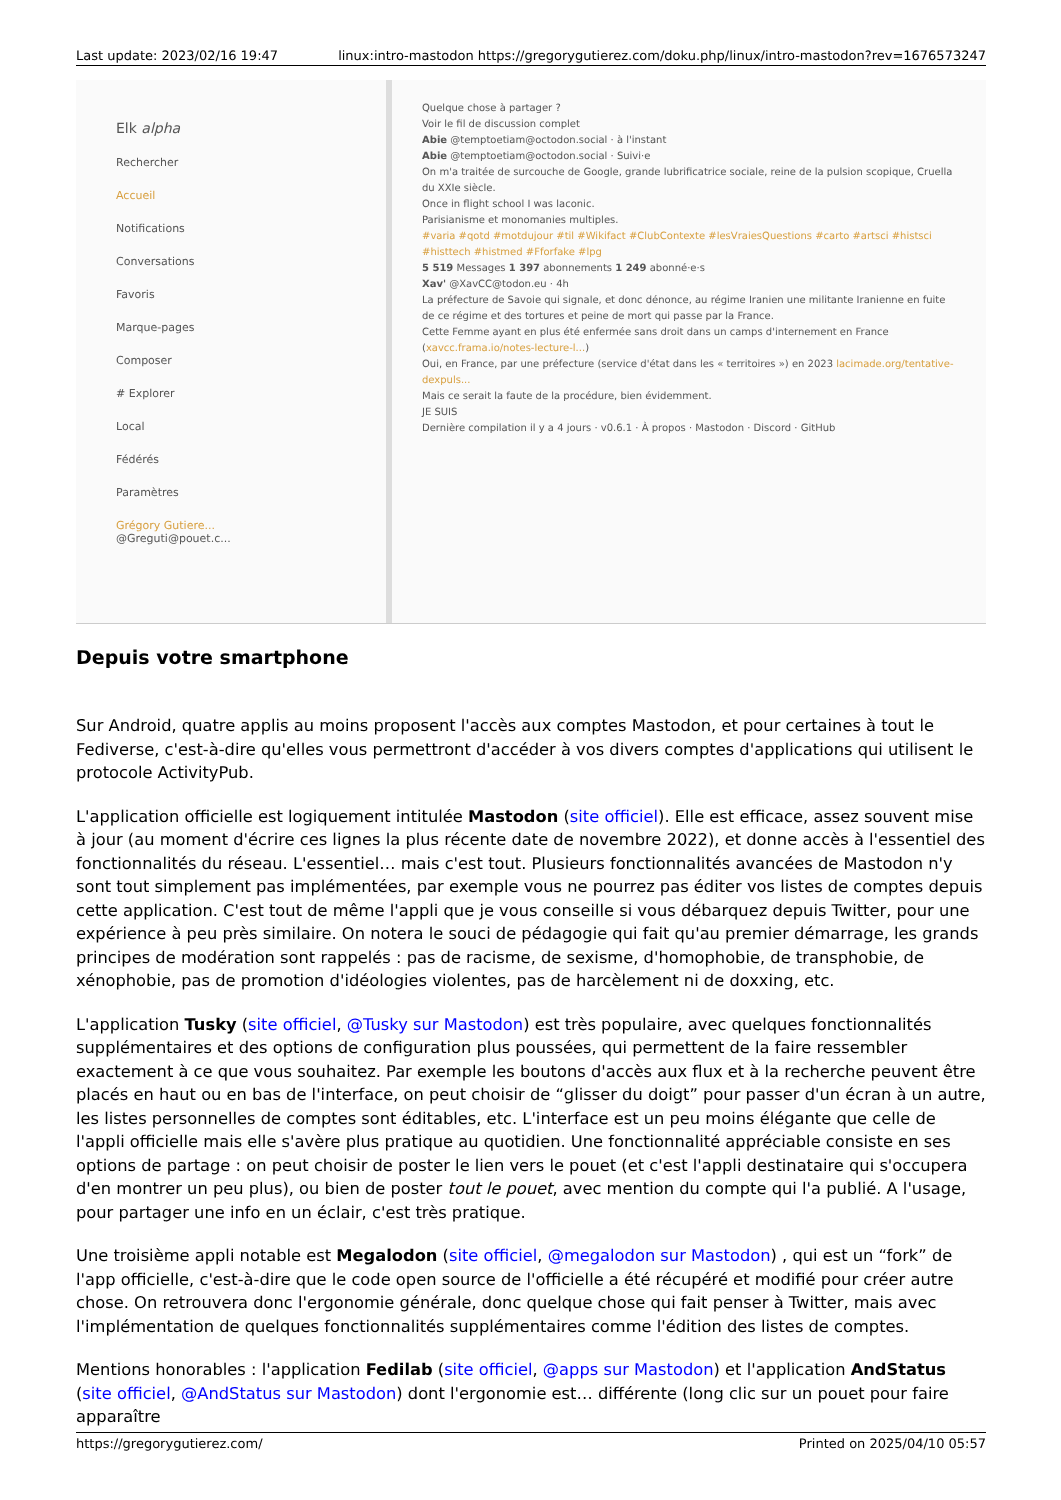Last update: 2023/02/16 19:47 linux:intro-mastodon https://gregorygutierez.com/doku.php/linux/intro-mastodon?rev=1676573247
Elk alpha
Rechercher
Accueil
Notifications
Conversations
Favoris
Marque-pages
Composer
# Explorer
Local
Fédérés
Paramètres
Grégory Gutiere...
@Greguti@pouet.c...
Quelque chose à partager ?
Voir le fil de discussion complet
Abie @temptoetiam@octodon.social · à l'instant
Abie @temptoetiam@octodon.social · Suivi·e
On m'a traitée de surcouche de Google, grande lubrificatrice sociale, reine de la pulsion scopique, Cruella du XXIe siècle.
Once in flight school I was laconic.
Parisianisme et monomanies multiples.
#varia #qotd #motdujour #til #Wikifact #ClubContexte #lesVraiesQuestions #carto #artsci #histsci #histtech #histmed #Fforfake #lpg
5 519 Messages 1 397 abonnements 1 249 abonné·e·s
Xav' @XavCC@todon.eu · 4h
La préfecture de Savoie qui signale, et donc dénonce, au régime Iranien une militante Iranienne en fuite de ce régime et des tortures et peine de mort qui passe par la France.
Cette Femme ayant en plus été enfermée sans droit dans un camps d'internement en France (xavcc.frama.io/notes-lecture-l...)
Oui, en France, par une préfecture (service d'état dans les « territoires ») en 2023 lacimade.org/tentative-dexpuls...
Mais ce serait la faute de la procédure, bien évidemment.
JE SUIS
Dernière compilation il y a 4 jours · v0.6.1 · À propos · Mastodon · Discord · GitHub
Depuis votre smartphone
Sur Android, quatre applis au moins proposent l'accès aux comptes Mastodon, et pour certaines à tout le Fediverse, c'est-à-dire qu'elles vous permettront d'accéder à vos divers comptes d'applications qui utilisent le protocole ActivityPub.
L'application officielle est logiquement intitulée Mastodon (site officiel). Elle est efficace, assez souvent mise à jour (au moment d'écrire ces lignes la plus récente date de novembre 2022), et donne accès à l'essentiel des fonctionnalités du réseau. L'essentiel… mais c'est tout. Plusieurs fonctionnalités avancées de Mastodon n'y sont tout simplement pas implémentées, par exemple vous ne pourrez pas éditer vos listes de comptes depuis cette application. C'est tout de même l'appli que je vous conseille si vous débarquez depuis Twitter, pour une expérience à peu près similaire. On notera le souci de pédagogie qui fait qu'au premier démarrage, les grands principes de modération sont rappelés : pas de racisme, de sexisme, d'homophobie, de transphobie, de xénophobie, pas de promotion d'idéologies violentes, pas de harcèlement ni de doxxing, etc.
L'application Tusky (site officiel, @Tusky sur Mastodon) est très populaire, avec quelques fonctionnalités supplémentaires et des options de configuration plus poussées, qui permettent de la faire ressembler exactement à ce que vous souhaitez. Par exemple les boutons d'accès aux flux et à la recherche peuvent être placés en haut ou en bas de l'interface, on peut choisir de “glisser du doigt” pour passer d'un écran à un autre, les listes personnelles de comptes sont éditables, etc. L'interface est un peu moins élégante que celle de l'appli officielle mais elle s'avère plus pratique au quotidien. Une fonctionnalité appréciable consiste en ses options de partage : on peut choisir de poster le lien vers le pouet (et c'est l'appli destinataire qui s'occupera d'en montrer un peu plus), ou bien de poster tout le pouet, avec mention du compte qui l'a publié. A l'usage, pour partager une info en un éclair, c'est très pratique.
Une troisième appli notable est Megalodon (site officiel, @megalodon sur Mastodon) , qui est un “fork” de l'app officielle, c'est-à-dire que le code open source de l'officielle a été récupéré et modifié pour créer autre chose. On retrouvera donc l'ergonomie générale, donc quelque chose qui fait penser à Twitter, mais avec l'implémentation de quelques fonctionnalités supplémentaires comme l'édition des listes de comptes.
Mentions honorables : l'application Fedilab (site officiel, @apps sur Mastodon) et l'application AndStatus (site officiel, @AndStatus sur Mastodon) dont l'ergonomie est… différente (long clic sur un pouet pour faire apparaître
https://gregorygutierez.com/ Printed on 2025/04/10 05:57